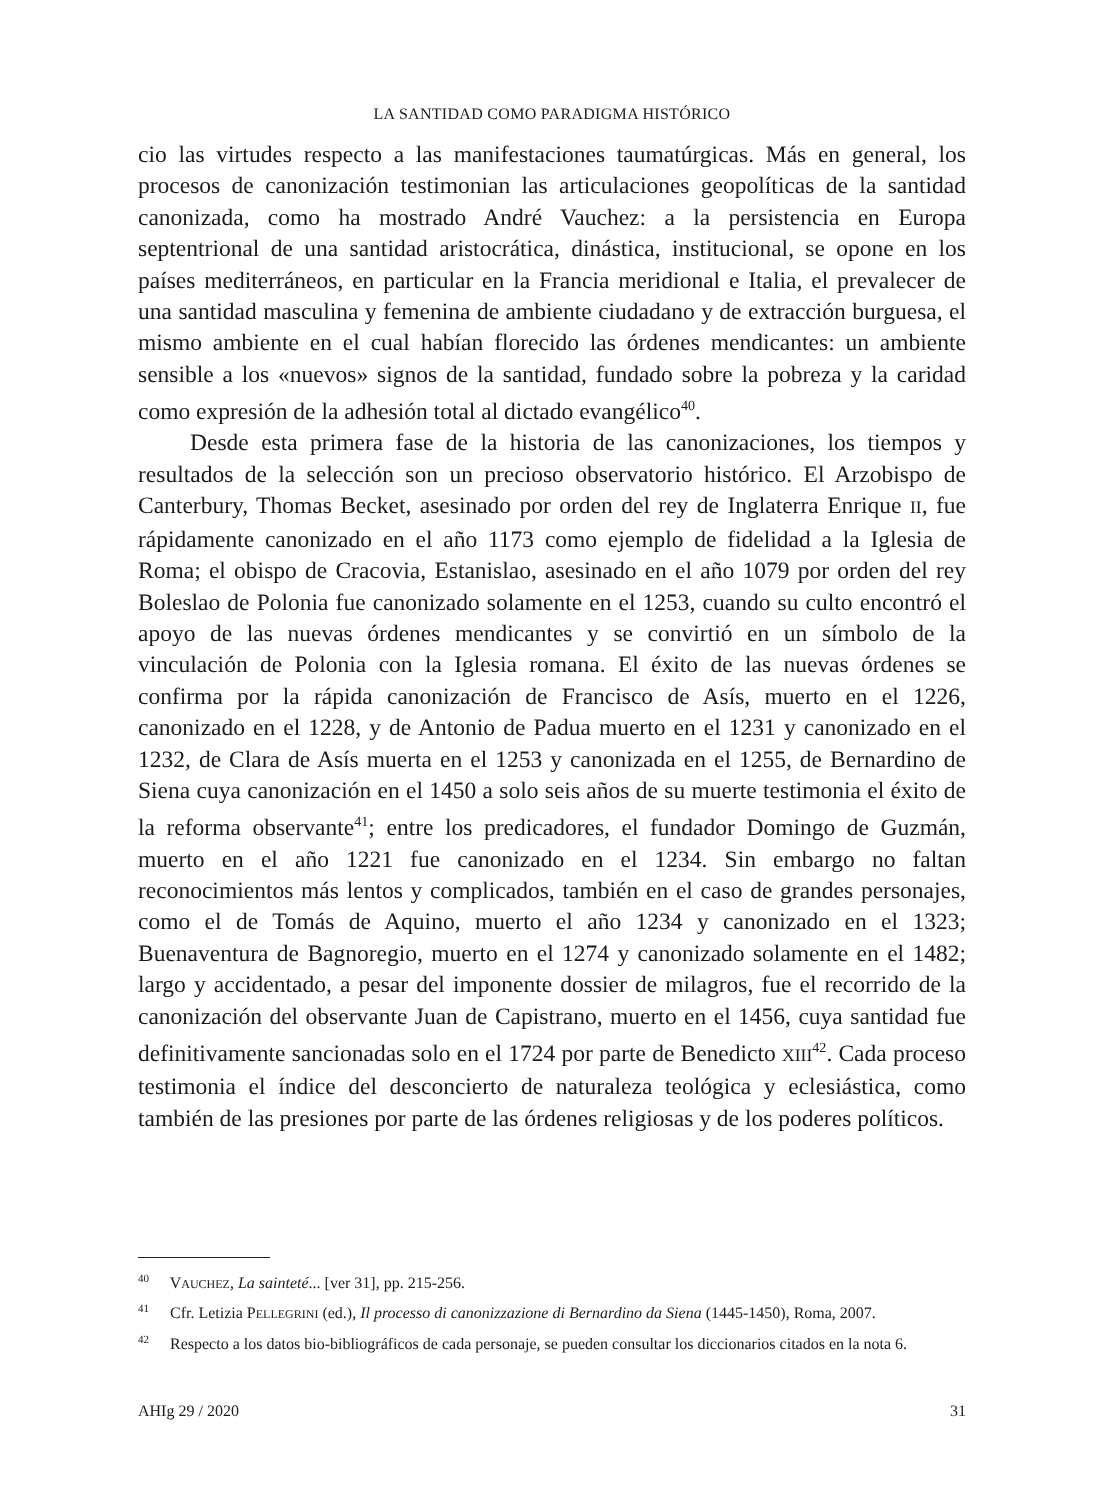LA SANTIDAD COMO PARADIGMA HISTÓRICO
cio las virtudes respecto a las manifestaciones taumatúrgicas. Más en general, los procesos de canonización testimonian las articulaciones geopolíticas de la santidad canonizada, como ha mostrado André Vauchez: a la persistencia en Europa septentrional de una santidad aristocrática, dinástica, institucional, se opone en los países mediterráneos, en particular en la Francia meridional e Italia, el prevalecer de una santidad masculina y femenina de ambiente ciudadano y de extracción burguesa, el mismo ambiente en el cual habían florecido las órdenes mendicantes: un ambiente sensible a los «nuevos» signos de la santidad, fundado sobre la pobreza y la caridad como expresión de la adhesión total al dictado evangélico<sup>40</sup>.
Desde esta primera fase de la historia de las canonizaciones, los tiempos y resultados de la selección son un precioso observatorio histórico. El Arzobispo de Canterbury, Thomas Becket, asesinado por orden del rey de Inglaterra Enrique II, fue rápidamente canonizado en el año 1173 como ejemplo de fidelidad a la Iglesia de Roma; el obispo de Cracovia, Estanislao, asesinado en el año 1079 por orden del rey Boleslao de Polonia fue canonizado solamente en el 1253, cuando su culto encontró el apoyo de las nuevas órdenes mendicantes y se convirtió en un símbolo de la vinculación de Polonia con la Iglesia romana. El éxito de las nuevas órdenes se confirma por la rápida canonización de Francisco de Asís, muerto en el 1226, canonizado en el 1228, y de Antonio de Padua muerto en el 1231 y canonizado en el 1232, de Clara de Asís muerta en el 1253 y canonizada en el 1255, de Bernardino de Siena cuya canonización en el 1450 a solo seis años de su muerte testimonia el éxito de la reforma observante<sup>41</sup>; entre los predicadores, el fundador Domingo de Guzmán, muerto en el año 1221 fue canonizado en el 1234. Sin embargo no faltan reconocimientos más lentos y complicados, también en el caso de grandes personajes, como el de Tomás de Aquino, muerto el año 1234 y canonizado en el 1323; Buenaventura de Bagnoregio, muerto en el 1274 y canonizado solamente en el 1482; largo y accidentado, a pesar del imponente dossier de milagros, fue el recorrido de la canonización del observante Juan de Capistrano, muerto en el 1456, cuya santidad fue definitivamente sancionadas solo en el 1724 por parte de Benedicto XIII<sup>42</sup>. Cada proceso testimonia el índice del desconcierto de naturaleza teológica y eclesiástica, como también de las presiones por parte de las órdenes religiosas y de los poderes políticos.
<sup>40</sup> VAUCHEZ, La sainteté... [ver 31], pp. 215-256.
<sup>41</sup> Cfr. Letizia PELLEGRINI (ed.), Il processo di canonizzazione di Bernardino da Siena (1445-1450), Roma, 2007.
<sup>42</sup> Respecto a los datos bio-bibliográficos de cada personaje, se pueden consultar los diccionarios citados en la nota 6.
AHIg 29 / 2020 31